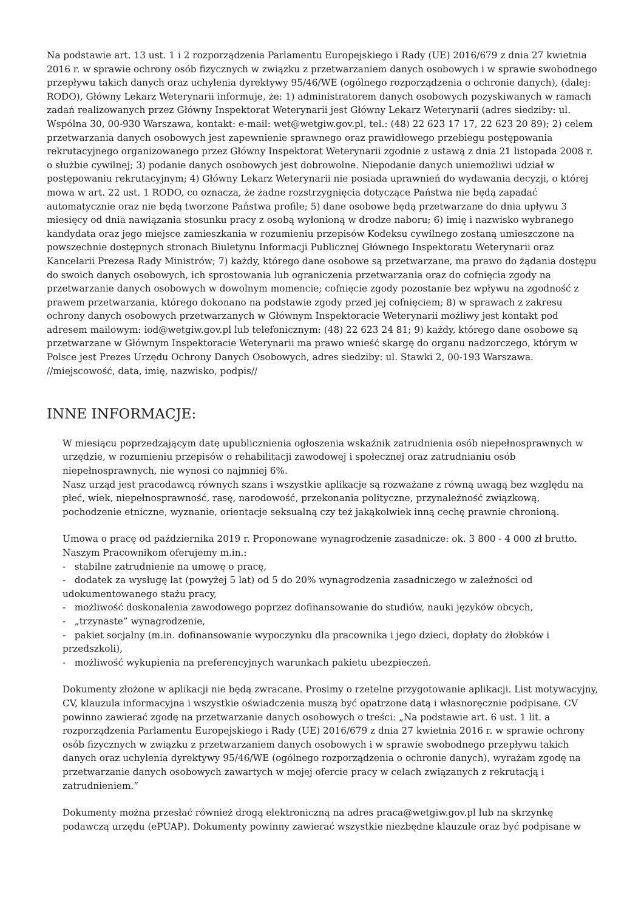Na podstawie art. 13 ust. 1 i 2 rozporządzenia Parlamentu Europejskiego i Rady (UE) 2016/679 z dnia 27 kwietnia 2016 r. w sprawie ochrony osób fizycznych w związku z przetwarzaniem danych osobowych i w sprawie swobodnego przepływu takich danych oraz uchylenia dyrektywy 95/46/WE (ogólnego rozporządzenia o ochronie danych), (dalej: RODO), Główny Lekarz Weterynarii informuje, że: 1) administratorem danych osobowych pozyskiwanych w ramach zadań realizowanych przez Główny Inspektorat Weterynarii jest Główny Lekarz Weterynarii (adres siedziby: ul. Wspólna 30, 00-930 Warszawa, kontakt: e-mail: wet@wetgiw.gov.pl, tel.: (48) 22 623 17 17, 22 623 20 89); 2) celem przetwarzania danych osobowych jest zapewnienie sprawnego oraz prawidłowego przebiegu postępowania rekrutacyjnego organizowanego przez Główny Inspektorat Weterynarii zgodnie z ustawą z dnia 21 listopada 2008 r. o służbie cywilnej; 3) podanie danych osobowych jest dobrowolne. Niepodanie danych uniemożliwi udział w postępowaniu rekrutacyjnym; 4) Główny Lekarz Weterynarii nie posiada uprawnień do wydawania decyzji, o której mowa w art. 22 ust. 1 RODO, co oznacza, że żadne rozstrzygnięcia dotyczące Państwa nie będą zapadać automatycznie oraz nie będą tworzone Państwa profile; 5) dane osobowe będą przetwarzane do dnia upływu 3 miesięcy od dnia nawiązania stosunku pracy z osobą wyłonioną w drodze naboru; 6) imię i nazwisko wybranego kandydata oraz jego miejsce zamieszkania w rozumieniu przepisów Kodeksu cywilnego zostaną umieszczone na powszechnie dostępnych stronach Biuletynu Informacji Publicznej Głównego Inspektoratu Weterynarii oraz Kancelarii Prezesa Rady Ministrów; 7) każdy, którego dane osobowe są przetwarzane, ma prawo do żądania dostępu do swoich danych osobowych, ich sprostowania lub ograniczenia przetwarzania oraz do cofnięcia zgody na przetwarzanie danych osobowych w dowolnym momencie; cofnięcie zgody pozostanie bez wpływu na zgodność z prawem przetwarzania, którego dokonano na podstawie zgody przed jej cofnięciem; 8) w sprawach z zakresu ochrony danych osobowych przetwarzanych w Głównym Inspektoracie Weterynarii możliwy jest kontakt pod adresem mailowym: iod@wetgiw.gov.pl lub telefonicznym: (48) 22 623 24 81; 9) każdy, którego dane osobowe są przetwarzane w Głównym Inspektoracie Weterynarii ma prawo wnieść skargę do organu nadzorczego, którym w Polsce jest Prezes Urzędu Ochrony Danych Osobowych, adres siedziby: ul. Stawki 2, 00-193 Warszawa. //miejscowość, data, imię, nazwisko, podpis//
INNE INFORMACJE:
W miesiącu poprzedzającym datę upublicznienia ogłoszenia wskaźnik zatrudnienia osób niepełnosprawnych w urzędzie, w rozumieniu przepisów o rehabilitacji zawodowej i społecznej oraz zatrudnianiu osób niepełnosprawnych, nie wynosi co najmniej 6%.
Nasz urząd jest pracodawcą równych szans i wszystkie aplikacje są rozważane z równą uwagą bez względu na płeć, wiek, niepełnosprawność, rasę, narodowość, przekonania polityczne, przynależność związkową, pochodzenie etniczne, wyznanie, orientacje seksualną czy też jakąkolwiek inną cechę prawnie chronioną.
Umowa o pracę od października 2019 r. Proponowane wynagrodzenie zasadnicze: ok. 3 800 - 4 000 zł brutto.
Naszym Pracownikom oferujemy m.in.:
- stabilne zatrudnienie na umowę o pracę,
- dodatek za wysługę lat (powyżej 5 lat) od 5 do 20% wynagrodzenia zasadniczego w zależności od udokumentowanego stażu pracy,
- możliwość doskonalenia zawodowego poprzez dofinansowanie do studiów, nauki języków obcych,
- „trzynaste” wynagrodzenie,
- pakiet socjalny (m.in. dofinansowanie wypoczynku dla pracownika i jego dzieci, dopłaty do żłobków i przedszkoli),
- możliwość wykupienia na preferencyjnych warunkach pakietu ubezpieczeń.
Dokumenty złożone w aplikacji nie będą zwracane. Prosimy o rzetelne przygotowanie aplikacji. List motywacyjny, CV, klauzula informacyjna i wszystkie oświadczenia muszą być opatrzone datą i własnoręcznie podpisane. CV powinno zawierać zgodę na przetwarzanie danych osobowych o treści: „Na podstawie art. 6 ust. 1 lit. a rozporządzenia Parlamentu Europejskiego i Rady (UE) 2016/679 z dnia 27 kwietnia 2016 r. w sprawie ochrony osób fizycznych w związku z przetwarzaniem danych osobowych i w sprawie swobodnego przepływu takich danych oraz uchylenia dyrektywy 95/46/WE (ogólnego rozporządzenia o ochronie danych), wyrażam zgodę na przetwarzanie danych osobowych zawartych w mojej ofercie pracy w celach związanych z rekrutacją i zatrudnieniem.”
Dokumenty można przesłać również drogą elektroniczną na adres praca@wetgiw.gov.pl lub na skrzynkę podawczą urzędu (ePUAP). Dokumenty powinny zawierać wszystkie niezbędne klauzule oraz być podpisane w